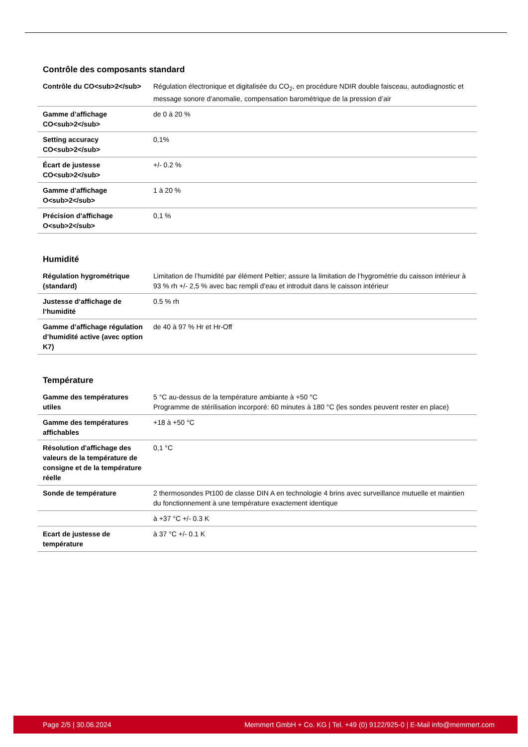Contrôle des composants standard
| Contrôle du CO<sub>2</sub> | Régulation électronique et digitalisée du CO<sub>2</sub>, en procédure NDIR double faisceau, autodiagnostic et message sonore d’anomalie, compensation barométrique de la pression d’air |
| Gamme d’affichage CO<sub>2</sub> | de 0 à 20 % |
| Setting accuracy CO<sub>2</sub> | 0,1% |
| Écart de justesse CO<sub>2</sub> | +/- 0.2 % |
| Gamme d’affichage O<sub>2</sub> | 1 à 20 % |
| Précision d’affichage O<sub>2</sub> | 0,1 % |
Humidité
| Régulation hygrométrique (standard) | Limitation de l’humidité par élément Peltier; assure la limitation de l’hygrométrie du caisson intérieur à 93 % rh +/- 2,5 % avec bac rempli d’eau et introduit dans le caisson intérieur |
| Justesse d‘affichage de l‘humidité | 0.5 % rh |
| Gamme d’affichage régulation d’humidité active (avec option K7) | de 40 à 97 % Hr et Hr-Off |
Température
| Gamme des températures utiles | 5 °C au-dessus de la température ambiante à +50 °C Programme de stérilisation incorporé: 60 minutes à 180 °C (les sondes peuvent rester en place) |
| Gamme des températures affichables | +18 à +50 °C |
| Résolution d'affichage des valeurs de la température de consigne et de la température réelle | 0,1 °C |
| Sonde de température | 2 thermosondes Pt100 de classe DIN A en technologie 4 brins avec surveillance mutuelle et maintien du fonctionnement à une température exactement identique |
| | à +37 °C +/- 0.3 K |
| Ecart de justesse de température | à 37 °C +/- 0.1 K |
Page 2/5 | 30.06.2024 Memmert GmbH + Co. KG | Tel. +49 (0) 9122/925-0 | E-Mail info@memmert.com